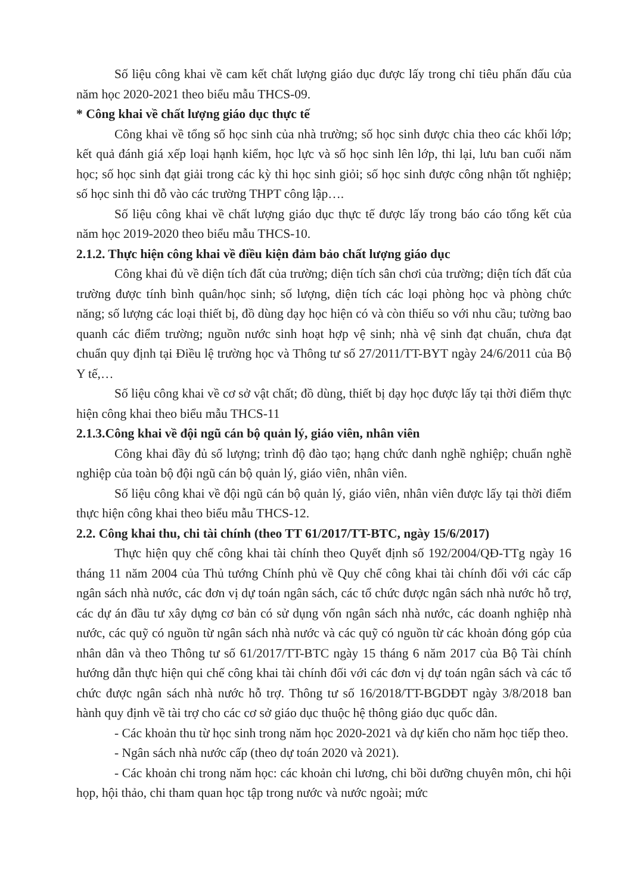Số liệu công khai về cam kết chất lượng giáo dục được lấy trong chỉ tiêu phấn đấu của năm học 2020-2021 theo biểu mẫu THCS-09.
* Công khai về chất lượng giáo dục thực tế
Công khai về tổng số học sinh của nhà trường; số học sinh được chia theo các khối lớp; kết quả đánh giá xếp loại hạnh kiểm, học lực và số học sinh lên lớp, thi lại, lưu ban cuối năm học; số học sinh đạt giải trong các kỳ thi học sinh giỏi; số học sinh được công nhận tốt nghiệp; số học sinh thi đỗ vào các trường THPT công lập….
Số liệu công khai về chất lượng giáo dục thực tế được lấy trong báo cáo tổng kết của năm học 2019-2020 theo biểu mẫu THCS-10.
2.1.2. Thực hiện công khai về điều kiện đảm bảo chất lượng giáo dục
Công khai đủ về diện tích đất của trường; diện tích sân chơi của trường; diện tích đất của trường được tính bình quân/học sinh; số lượng, diện tích các loại phòng học và phòng chức năng; số lượng các loại thiết bị, đồ dùng dạy học hiện có và còn thiếu so với nhu cầu; tường bao quanh các điểm trường; nguồn nước sinh hoạt hợp vệ sinh; nhà vệ sinh đạt chuẩn, chưa đạt chuẩn quy định tại Điều lệ trường học và Thông tư số 27/2011/TT-BYT ngày 24/6/2011 của Bộ Y tế,…
Số liệu công khai về cơ sở vật chất; đồ dùng, thiết bị dạy học được lấy tại thời điểm thực hiện công khai theo biểu mẫu THCS-11
2.1.3.Công khai về đội ngũ cán bộ quản lý, giáo viên, nhân viên
Công khai đầy đủ số lượng; trình độ đào tạo; hạng chức danh nghề nghiệp; chuẩn nghề nghiệp của toàn bộ đội ngũ cán bộ quản lý, giáo viên, nhân viên.
Số liệu công khai về đội ngũ cán bộ quản lý, giáo viên, nhân viên được lấy tại thời điểm thực hiện công khai theo biểu mẫu THCS-12.
2.2. Công khai thu, chi tài chính (theo TT 61/2017/TT-BTC, ngày 15/6/2017)
Thực hiện quy chế công khai tài chính theo Quyết định số 192/2004/QĐ-TTg ngày 16 tháng 11 năm 2004 của Thủ tướng Chính phủ về Quy chế công khai tài chính đối với các cấp ngân sách nhà nước, các đơn vị dự toán ngân sách, các tổ chức được ngân sách nhà nước hỗ trợ, các dự án đầu tư xây dựng cơ bản có sử dụng vốn ngân sách nhà nước, các doanh nghiệp nhà nước, các quỹ có nguồn từ ngân sách nhà nước và các quỹ có nguồn từ các khoản đóng góp của nhân dân và theo Thông tư số 61/2017/TT-BTC ngày 15 tháng 6 năm 2017 của Bộ Tài chính hướng dẫn thực hiện qui chế công khai tài chính đối với các đơn vị dự toán ngân sách và các tổ chức được ngân sách nhà nước hỗ trợ. Thông tư số 16/2018/TT-BGDĐT ngày 3/8/2018 ban hành quy định về tài trợ cho các cơ sở giáo dục thuộc hệ thông giáo dục quốc dân.
- Các khoản thu từ học sinh trong năm học 2020-2021 và dự kiến cho năm học tiếp theo.
- Ngân sách nhà nước cấp (theo dự toán 2020 và 2021).
- Các khoản chi trong năm học: các khoản chi lương, chi bồi dưỡng chuyên môn, chi hội họp, hội thảo, chi tham quan học tập trong nước và nước ngoài; mức